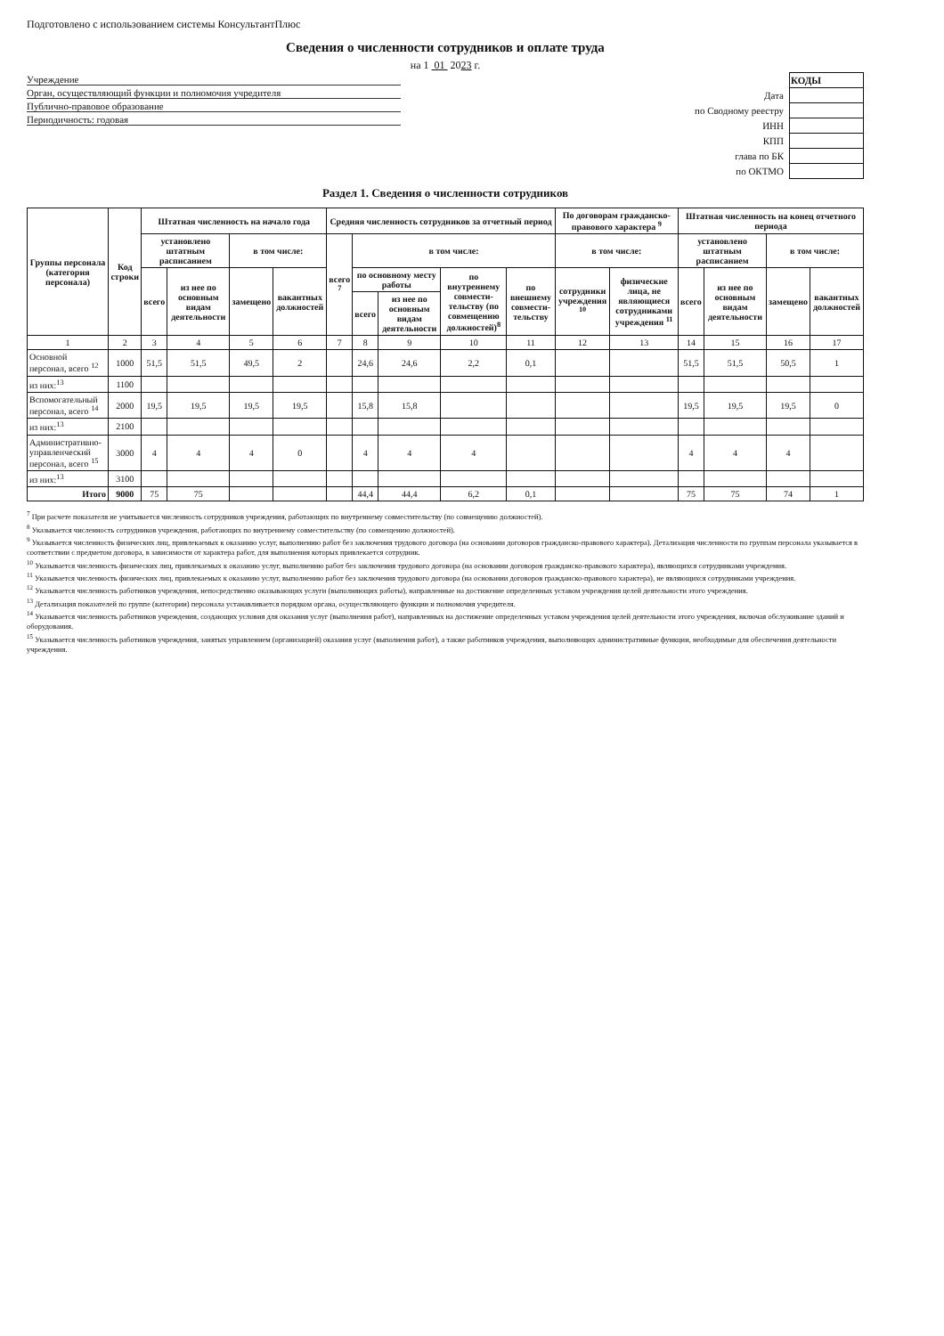Подготовлено с использованием системы КонсультантПлюс
Сведения о численности сотрудников и оплате труда
на 1 01 2023 г.
Учреждение
Орган, осуществляющий функции и полномочия учредителя
Публично-правовое образование
Периодичность: годовая
| | КОДЫ |
| Дата | |
| по Сводному реестру | |
| ИНН | |
| КПП | |
| глава по БК | |
| по ОКТМО | |
Раздел 1. Сведения о численности сотрудников
| Группы персонала (категория персонала) | Код строки | Штатная численность на начало года | | | | Средняя численность сотрудников за отчетный период | | | | | По договорам гражданско-правового характера <sup>9</sup> | | Штатная численность на конец отчетного периода | | | |
| --- | --- | --- | --- | --- | --- | --- | --- | --- | --- | --- | --- | --- | --- | --- | --- | --- |
| | | установлено штатным расписанием | | в том числе: | | всего <sup>7</sup> | в том числе: | | | | в том числе: | | установлено штатным расписанием | | в том числе: | |
| | | всего | из нее по основным видам деятельности | замещено | вакантных должностей | | по основному месту работы | | по внутреннему совмести-тельству (по совмещению должностей)<sup>8</sup> | по внешнему совмести-тельству | сотрудники учреждения <sup>10</sup> | физические лица, не являющиеся сотрудниками учреждения <sup>11</sup> | всего | из нее по основным видам деятельности | замещено | вакантных должностей |
| | | | | | | | всего | из нее по основным видам деятельности | | | | | | | | |
| 1 | 2 | 3 | 4 | 5 | 6 | 7 | 8 | 9 | 10 | 11 | 12 | 13 | 14 | 15 | 16 | 17 |
| Основной персонал, всего <sup>12</sup> | 1000 | 51,5 | 51,5 | 49,5 | 2 | | 24,6 | 24,6 | 2,2 | 0,1 | | | 51,5 | 51,5 | 50,5 | 1 |
| из них:<sup>13</sup> | 1100 | | | | | | | | | | | | | | | |
| Вспомогательный персонал, всего <sup>14</sup> | 2000 | 19,5 | 19,5 | 19,5 | 19,5 | | 15,8 | 15,8 | | | | | 19,5 | 19,5 | 19,5 | 0 |
| из них:<sup>13</sup> | 2100 | | | | | | | | | | | | | | | |
| Административно-управленческий персонал, всего <sup>15</sup> | 3000 | 4 | 4 | 4 | 0 | | 4 | 4 | 4 | | | | 4 | 4 | 4 | |
| из них:<sup>13</sup> | 3100 | | | | | | | | | | | | | | | |
| Итого | 9000 | 75 | 75 | | | | 44,4 | 44,4 | 6,2 | 0,1 | | | 75 | 75 | 74 | 1 |
<sup>7</sup> При расчете показателя не учитывается численность сотрудников учреждения, работающих по внутреннему совместительству (по совмещению должностей).
<sup>8</sup> Указывается численность сотрудников учреждения, работающих по внутреннему совместительству (по совмещению должностей).
<sup>9</sup> Указывается численность физических лиц, привлекаемых к оказанию услуг, выполнению работ без заключения трудового договора (на основании договоров гражданско-правового характера). Детализация численности по группам персонала указывается в соответствии с предметом договора, в зависимости от характера работ, для выполнения которых привлекается сотрудник.
<sup>10</sup> Указывается численность физических лиц, привлекаемых к оказанию услуг, выполнению работ без заключения трудового договора (на основании договоров гражданско-правового характера), являющихся сотрудниками учреждения.
<sup>11</sup> Указывается численность физических лиц, привлекаемых к оказанию услуг, выполнению работ без заключения трудового договора (на основании договоров гражданско-правового характера), не являющихся сотрудниками учреждения.
<sup>12</sup> Указывается численность работников учреждения, непосредственно оказывающих услуги (выполняющих работы), направленные на достижение определенных уставом учреждения целей деятельности этого учреждения.
<sup>13</sup> Детализация показателей по группе (категории) персонала устанавливается порядком органа, осуществляющего функции и полномочия учредителя.
<sup>14</sup> Указывается численность работников учреждения, создающих условия для оказания услуг (выполнения работ), направленных на достижение определенных уставом учреждения целей деятельности этого учреждения, включая обслуживание зданий и оборудования.
<sup>15</sup> Указывается численность работников учреждения, занятых управлением (организацией) оказания услуг (выполнения работ), а также работников учреждения, выполняющих административные функции, необходимые для обеспечения деятельности учреждения.